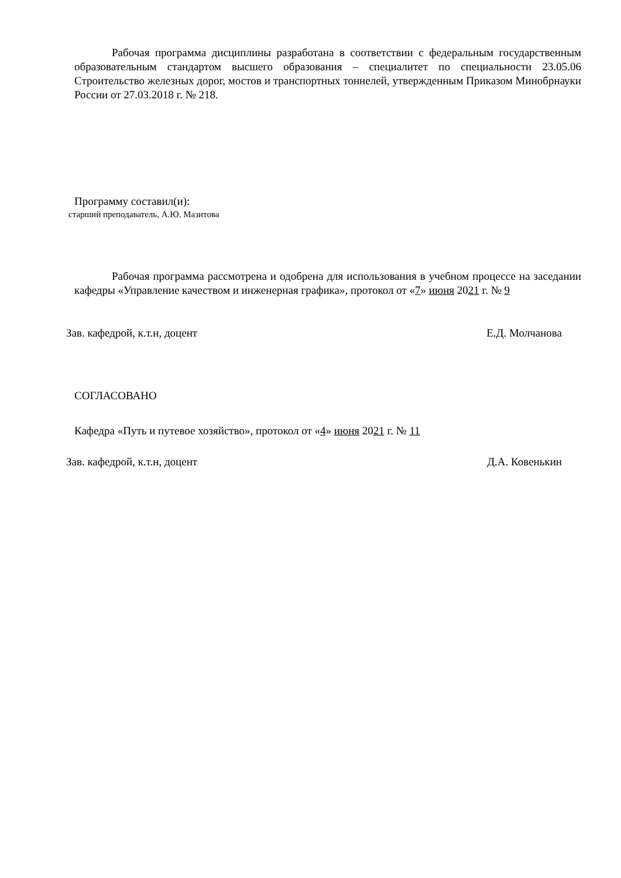Рабочая программа дисциплины разработана в соответствии с федеральным государственным образовательным стандартом высшего образования – специалитет по специальности 23.05.06 Строительство железных дорог, мостов и транспортных тоннелей, утвержденным Приказом Минобрнауки России от 27.03.2018 г. № 218.
Программу составил(и):
старший преподаватель, А.Ю. Мазитова
Рабочая программа рассмотрена и одобрена для использования в учебном процессе на заседании кафедры «Управление качеством и инженерная графика», протокол от «7» июня 2021 г. № 9
Зав. кафедрой, к.т.н, доцент Е.Д. Молчанова
СОГЛАСОВАНО
Кафедра «Путь и путевое хозяйство», протокол от «4» июня 2021 г. № 11
Зав. кафедрой, к.т.н, доцент Д.А. Ковенькин